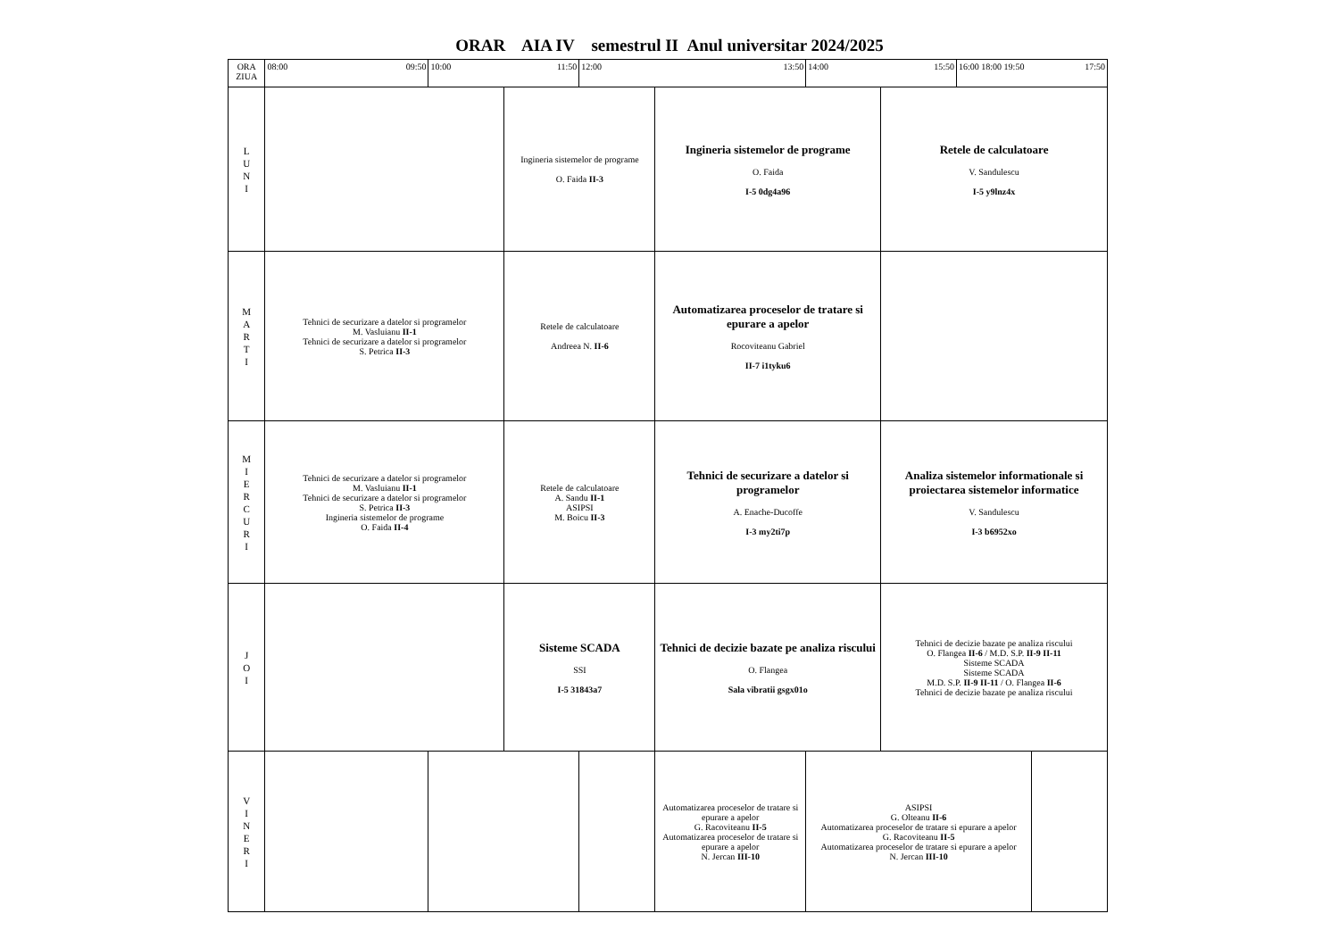ORAR AIA IV semestrul II Anul universitar 2024/2025
| ORA ZIUA | 08:00 09:50 | 10:00 11:50 | | 12:00 13:50 | | 14:00 15:50 | | 16:00 17:50 18:00 19:50 | |
| L U N I | | | Ingineria sistemelor de programe O. Faida II-3 | | Ingineria sistemelor de programe O. Faida I-5 0dg4a96 | | Retele de calculatoare V. Sandulescu I-5 y9lnz4x | | |
| M A R T I | Tehnici de securizare a datelor si programelor M. Vasluianu II-1 Tehnici de securizare a datelor si programelor S. Petrica II-3 | | Retele de calculatoare Andreea N. II-6 | | Automatizarea proceselor de tratare si epurare a apelor Rocoviteanu Gabriel II-7 i1tyku6 | | | | |
| M I E R C U R I | Tehnici de securizare a datelor si programelor M. Vasluianu II-1 Tehnici de securizare a datelor si programelor S. Petrica II-3 Ingineria sistemelor de programe O. Faida II-4 | | Retele de calculatoare A. Sandu II-1 ASIPSI M. Boicu II-3 | | Tehnici de securizare a datelor si programelor A. Enache-Ducoffe I-3 my2ti7p | | Analiza sistemelor informationale si proiectarea sistemelor informatice V. Sandulescu I-3 b6952xo | | |
| J O I | | | Sisteme SCADA SSI I-5 31843a7 | | Tehnici de decizie bazate pe analiza riscului O. Flangea Sala vibratii gsgx01o | | Tehnici de decizie bazate pe analiza riscului O. Flangea II-6 / M.D. S.P. II-9 II-11 Sisteme SCADA Sisteme SCADA M.D. S.P. II-9 II-11 / O. Flangea II-6 Tehnici de decizie bazate pe analiza riscului | | |
| V I N E R I | | | | | Automatizarea proceselor de tratare si epurare a apelor G. Racoviteanu II-5 Automatizarea proceselor de tratare si epurare a apelor N. Jercan III-10 | ASIPSI G. Olteanu II-6 Automatizarea proceselor de tratare si epurare a apelor G. Racoviteanu II-5 Automatizarea proceselor de tratare si epurare a apelor N. Jercan III-10 | | | |